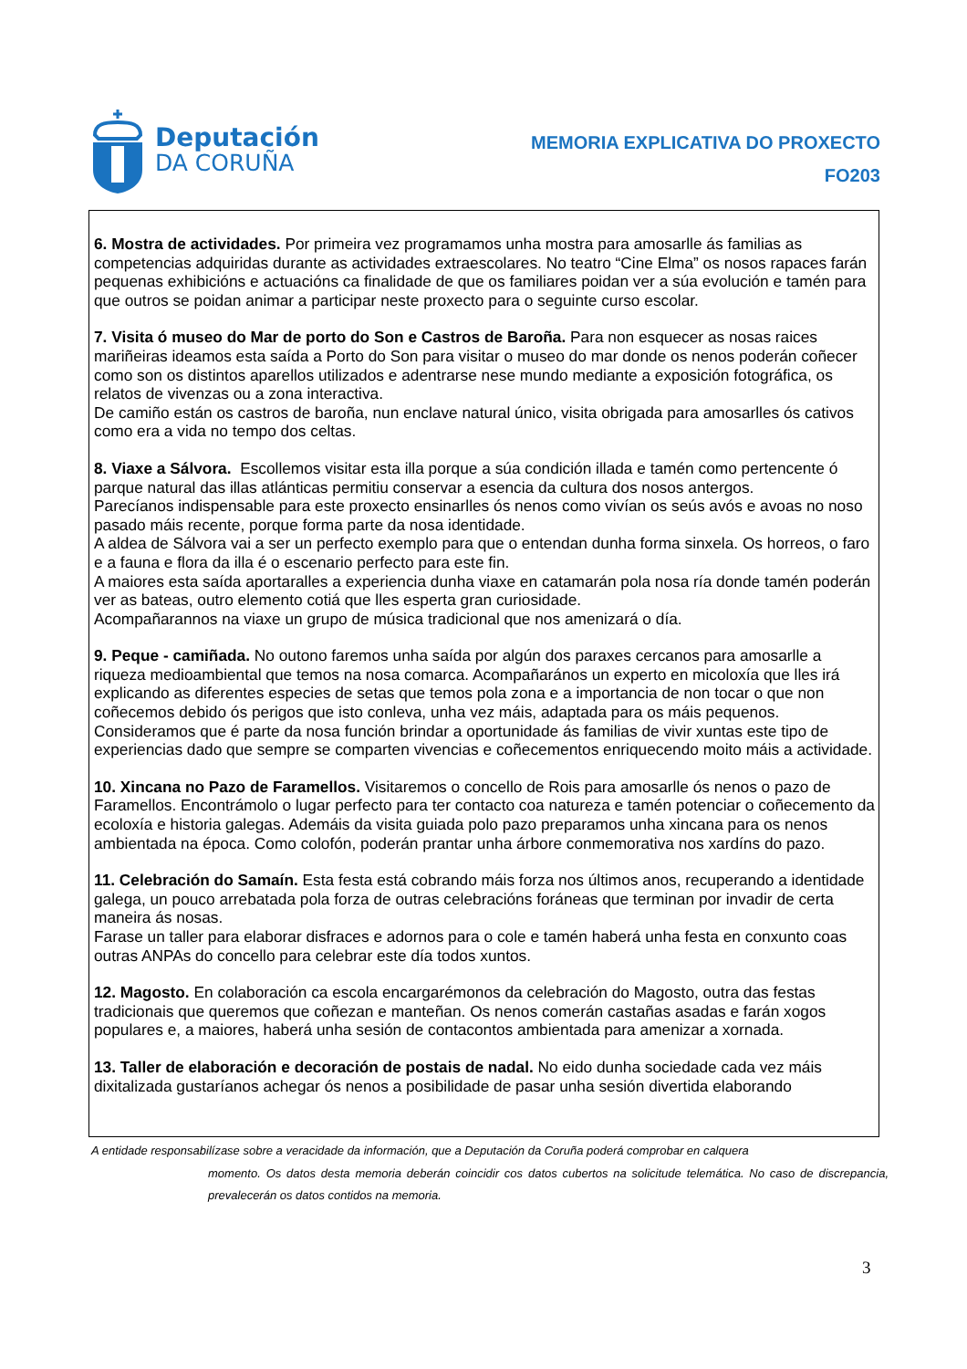Deputación
DA CORUÑA
MEMORIA EXPLICATIVA DO PROXECTO
FO203
6. Mostra de actividades. Por primeira vez programamos unha mostra para amosarlle ás familias as competencias adquiridas durante as actividades extraescolares. No teatro “Cine Elma” os nosos rapaces farán pequenas exhibicións e actuacións ca finalidade de que os familiares poidan ver a súa evolución e tamén para que outros se poidan animar a participar neste proxecto para o seguinte curso escolar.
7. Visita ó museo do Mar de porto do Son e Castros de Baroña. Para non esquecer as nosas raices mariñeiras ideamos esta saída a Porto do Son para visitar o museo do mar donde os nenos poderán coñecer como son os distintos aparellos utilizados e adentrarse nese mundo mediante a exposición fotográfica, os relatos de vivenzas ou a zona interactiva.
De camiño están os castros de baroña, nun enclave natural único, visita obrigada para amosarlles ós cativos como era a vida no tempo dos celtas.
8. Viaxe a Sálvora. Escollemos visitar esta illa porque a súa condición illada e tamén como pertencente ó parque natural das illas atlánticas permitiu conservar a esencia da cultura dos nosos antergos.
Parecíanos indispensable para este proxecto ensinarlles ós nenos como vivían os seús avós e avoas no noso pasado máis recente, porque forma parte da nosa identidade.
A aldea de Sálvora vai a ser un perfecto exemplo para que o entendan dunha forma sinxela. Os horreos, o faro e a fauna e flora da illa é o escenario perfecto para este fin.
A maiores esta saída aportaralles a experiencia dunha viaxe en catamarán pola nosa ría donde tamén poderán ver as bateas, outro elemento cotiá que lles esperta gran curiosidade.
Acompañarannos na viaxe un grupo de música tradicional que nos amenizará o día.
9. Peque - camiñada. No outono faremos unha saída por algún dos paraxes cercanos para amosarlle a riqueza medioambiental que temos na nosa comarca. Acompañarános un experto en micoloxía que lles irá explicando as diferentes especies de setas que temos pola zona e a importancia de non tocar o que non coñecemos debido ós perigos que isto conleva, unha vez máis, adaptada para os máis pequenos.
Consideramos que é parte da nosa función brindar a oportunidade ás familias de vivir xuntas este tipo de experiencias dado que sempre se comparten vivencias e coñecementos enriquecendo moito máis a actividade.
10. Xincana no Pazo de Faramellos. Visitaremos o concello de Rois para amosarlle ós nenos o pazo de Faramellos. Encontrámolo o lugar perfecto para ter contacto coa natureza e tamén potenciar o coñecemento da ecoloxía e historia galegas. Ademáis da visita guiada polo pazo preparamos unha xincana para os nenos ambientada na época. Como colofón, poderán prantar unha árbore conmemorativa nos xardíns do pazo.
11. Celebración do Samaín. Esta festa está cobrando máis forza nos últimos anos, recuperando a identidade galega, un pouco arrebatada pola forza de outras celebracións foráneas que terminan por invadir de certa maneira ás nosas.
Farase un taller para elaborar disfraces e adornos para o cole e tamén haberá unha festa en conxunto coas outras ANPAs do concello para celebrar este día todos xuntos.
12. Magosto. En colaboración ca escola encargarémonos da celebración do Magosto, outra das festas tradicionais que queremos que coñezan e manteñan. Os nenos comerán castañas asadas e farán xogos populares e, a maiores, haberá unha sesión de contacontos ambientada para amenizar a xornada.
13. Taller de elaboración e decoración de postais de nadal. No eido dunha sociedade cada vez máis dixitalizada gustaríanos achegar ós nenos a posibilidade de pasar unha sesión divertida elaborando
A entidade responsabilízase sobre a veracidade da información, que a Deputación da Coruña poderá comprobar en calquera
momento. Os datos desta memoria deberán coincidir cos datos cubertos na solicitude telemática. No caso de discrepancia, prevalecerán os datos contidos na memoria.
3